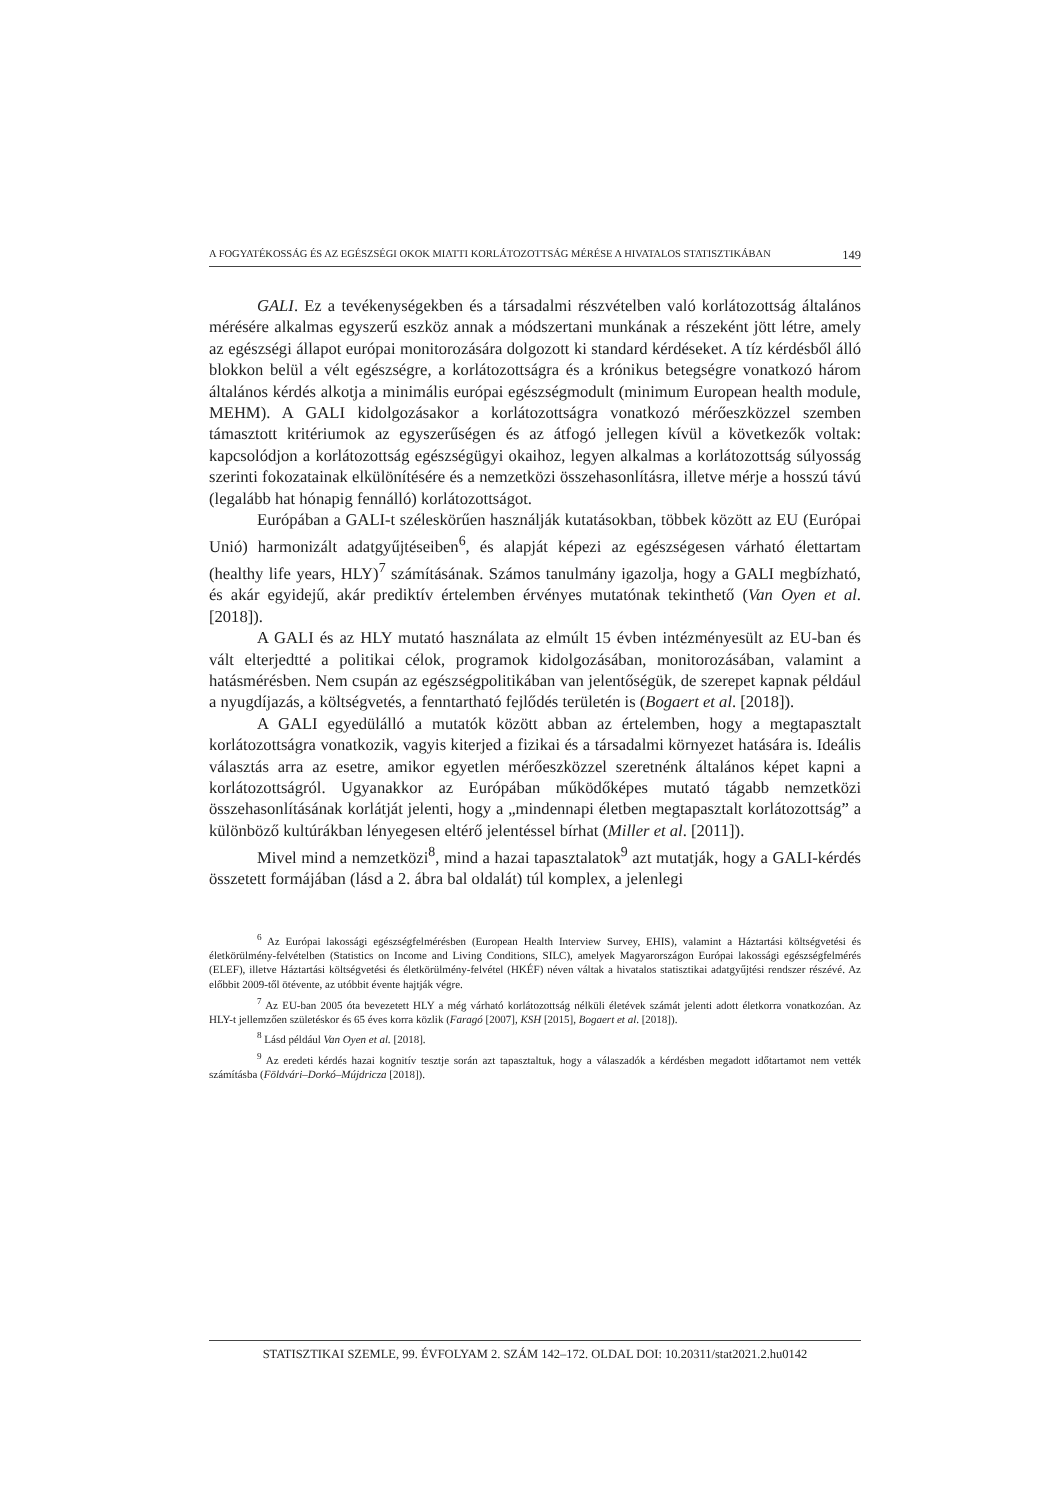A FOGYATÉKOSSÁG ÉS AZ EGÉSZSÉGI OKOK MIATTI KORLÁTOZOTTSÁG MÉRÉSE A HIVATALOS STATISZTIKÁBAN 149
GALI. Ez a tevékenységekben és a társadalmi részvételben való korlátozottság általános mérésére alkalmas egyszerű eszköz annak a módszertani munkának a részeként jött létre, amely az egészségi állapot európai monitorozására dolgozott ki standard kérdéseket. A tíz kérdésből álló blokkon belül a vélt egészségre, a korlátozottságra és a krónikus betegségre vonatkozó három általános kérdés alkotja a minimális európai egészségmodult (minimum European health module, MEHM). A GALI kidolgozásakor a korlátozottságra vonatkozó mérőeszközzel szemben támasztott kritériumok az egyszerűségen és az átfogó jellegen kívül a következők voltak: kapcsolódjon a korlátozottság egészségügyi okaihoz, legyen alkalmas a korlátozottság súlyosság szerinti fokozatainak elkülönítésére és a nemzetközi összehasonlításra, illetve mérje a hosszú távú (legalább hat hónapig fennálló) korlátozottságot.
Európában a GALI-t széleskörűen használják kutatásokban, többek között az EU (Európai Unió) harmonizált adatgyűjtéseiben<sup>6</sup>, és alapját képezi az egészségesen várható élettartam (healthy life years, HLY)<sup>7</sup> számításának. Számos tanulmány igazolja, hogy a GALI megbízható, és akár egyidejű, akár prediktív értelemben érvényes mutatónak tekinthető (Van Oyen et al. [2018]).
A GALI és az HLY mutató használata az elmúlt 15 évben intézményesült az EU-ban és vált elterjedtté a politikai célok, programok kidolgozásában, monitorozásában, valamint a hatásmérésben. Nem csupán az egészségpolitikában van jelentőségük, de szerepet kapnak például a nyugdíjazás, a költségvetés, a fenntartható fejlődés területén is (Bogaert et al. [2018]).
A GALI egyedülálló a mutatók között abban az értelemben, hogy a megtapasztalt korlátozottságra vonatkozik, vagyis kiterjed a fizikai és a társadalmi környezet hatására is. Ideális választás arra az esetre, amikor egyetlen mérőeszközzel szeretnénk általános képet kapni a korlátozottságról. Ugyanakkor az Európában működőképes mutató tágabb nemzetközi összehasonlításának korlátját jelenti, hogy a „mindennapi életben megtapasztalt korlátozottság” a különböző kultúrákban lényegesen eltérő jelentéssel bírhat (Miller et al. [2011]).
Mivel mind a nemzetközi<sup>8</sup>, mind a hazai tapasztalatok<sup>9</sup> azt mutatják, hogy a GALI-kérdés összetett formájában (lásd a 2. ábra bal oldalát) túl komplex, a jelenlegi
<sup>6</sup> Az Európai lakossági egészségfelmérésben (European Health Interview Survey, EHIS), valamint a Háztartási költségvetési és életkörülmény-felvételben (Statistics on Income and Living Conditions, SILC), amelyek Magyarországon Európai lakossági egészségfelmérés (ELEF), illetve Háztartási költségvetési és életkörülmény-felvétel (HKÉF) néven váltak a hivatalos statisztikai adatgyűjtési rendszer részévé. Az előbbit 2009-től ötévente, az utóbbit évente hajtják végre.
<sup>7</sup> Az EU-ban 2005 óta bevezetett HLY a még várható korlátozottság nélküli életévek számát jelenti adott életkorra vonatkozóan. Az HLY-t jellemzően születéskor és 65 éves korra közlik (Faragó [2007], KSH [2015], Bogaert et al. [2018]).
<sup>8</sup> Lásd például Van Oyen et al. [2018].
<sup>9</sup> Az eredeti kérdés hazai kognitív tesztje során azt tapasztaltuk, hogy a válaszadók a kérdésben megadott időtartamot nem vették számításba (Földvári–Dorkó–Mújdricza [2018]).
STATISZTIKAI SZEMLE, 99. ÉVFOLYAM 2. SZÁM 142–172. OLDAL DOI: 10.20311/stat2021.2.hu0142